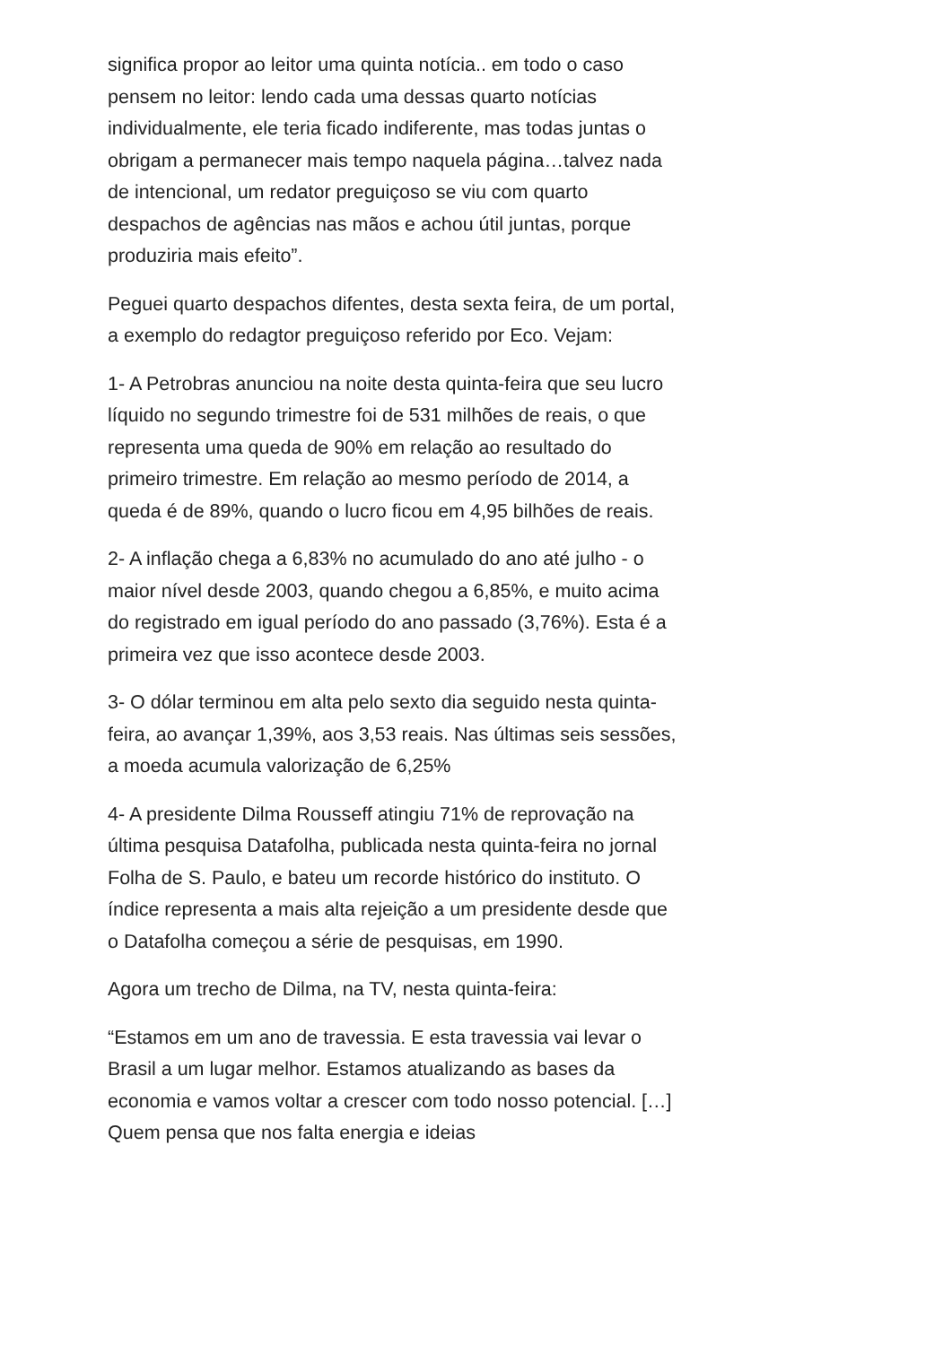significa propor ao leitor uma quinta notícia.. em todo o caso pensem no leitor: lendo cada uma dessas quarto notícias individualmente, ele teria ficado indiferente, mas todas juntas o obrigam a permanecer mais tempo naquela página…talvez nada de intencional, um redator preguiçoso se viu com quarto despachos de agências nas mãos e achou útil juntas, porque produziria mais efeito”.
Peguei quarto despachos difentes, desta sexta feira, de um portal, a exemplo do redagtor preguiçoso referido por Eco. Vejam:
1- A Petrobras anunciou na noite desta quinta-feira que seu lucro líquido no segundo trimestre foi de 531 milhões de reais, o que representa uma queda de 90% em relação ao resultado do primeiro trimestre. Em relação ao mesmo período de 2014, a queda é de 89%, quando o lucro ficou em 4,95 bilhões de reais.
2- A inflação chega a 6,83% no acumulado do ano até julho - o maior nível desde 2003, quando chegou a 6,85%, e muito acima do registrado em igual período do ano passado (3,76%). Esta é a primeira vez que isso acontece desde 2003.
3- O dólar terminou em alta pelo sexto dia seguido nesta quinta-feira, ao avançar 1,39%, aos 3,53 reais. Nas últimas seis sessões, a moeda acumula valorização de 6,25%
4- A presidente Dilma Rousseff atingiu 71% de reprovação na última pesquisa Datafolha, publicada nesta quinta-feira no jornal Folha de S. Paulo, e bateu um recorde histórico do instituto. O índice representa a mais alta rejeição a um presidente desde que o Datafolha começou a série de pesquisas, em 1990.
Agora um trecho de Dilma, na TV, nesta quinta-feira:
“Estamos em um ano de travessia. E esta travessia vai levar o Brasil a um lugar melhor. Estamos atualizando as bases da economia e vamos voltar a crescer com todo nosso potencial. […] Quem pensa que nos falta energia e ideias